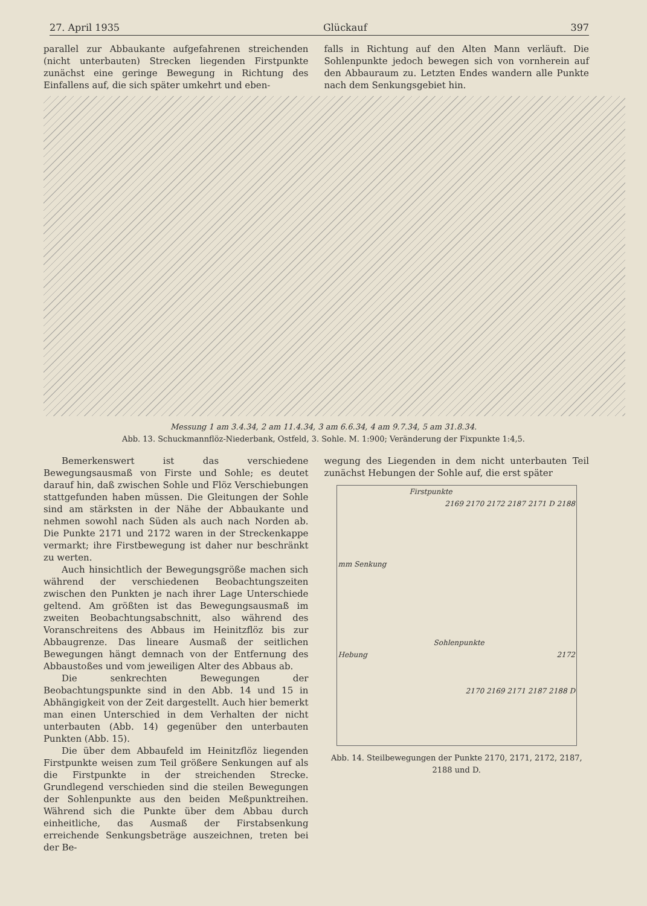27. April 1935 Glückauf 397
parallel zur Abbaukante aufgefahrenen streichenden (nicht unterbauten) Strecken liegenden Firstpunkte zunächst eine geringe Bewegung in Richtung des Einfallens auf, die sich später umkehrt und eben-
falls in Richtung auf den Alten Mann verläuft. Die Sohlenpunkte jedoch bewegen sich von vornherein auf den Abbauraum zu. Letzten Endes wandern alle Punkte nach dem Senkungsgebiet hin.
Messung 1 am 3.4.34, 2 am 11.4.34, 3 am 6.6.34, 4 am 9.7.34, 5 am 31.8.34.
Abb. 13. Schuckmannflöz-Niederbank, Ostfeld, 3. Sohle. M. 1:900; Veränderung der Fixpunkte 1:4,5.
Bemerkenswert ist das verschiedene Bewegungsausmaß von Firste und Sohle; es deutet darauf hin, daß zwischen Sohle und Flöz Verschiebungen stattgefunden haben müssen. Die Gleitungen der Sohle sind am stärksten in der Nähe der Abbaukante und nehmen sowohl nach Süden als auch nach Norden ab. Die Punkte 2171 und 2172 waren in der Streckenkappe vermarkt; ihre Firstbewegung ist daher nur beschränkt zu werten.
Auch hinsichtlich der Bewegungsgröße machen sich während der verschiedenen Beobachtungszeiten zwischen den Punkten je nach ihrer Lage Unterschiede geltend. Am größten ist das Bewegungsausmaß im zweiten Beobachtungsabschnitt, also während des Voranschreitens des Abbaus im Heinitzflöz bis zur Abbaugrenze. Das lineare Ausmaß der seitlichen Bewegungen hängt demnach von der Entfernung des Abbaustoßes und vom jeweiligen Alter des Abbaus ab.
Die senkrechten Bewegungen der Beobachtungspunkte sind in den Abb. 14 und 15 in Abhängigkeit von der Zeit dargestellt. Auch hier bemerkt man einen Unterschied in dem Verhalten der nicht unterbauten (Abb. 14) gegenüber den unterbauten Punkten (Abb. 15).
Die über dem Abbaufeld im Heinitzflöz liegenden Firstpunkte weisen zum Teil größere Senkungen auf als die Firstpunkte in der streichenden Strecke. Grundlegend verschieden sind die steilen Bewegungen der Sohlenpunkte aus den beiden Meßpunktreihen. Während sich die Punkte über dem Abbau durch einheitliche, das Ausmaß der Firstabsenkung erreichende Senkungsbeträge auszeichnen, treten bei der Be-
wegung des Liegenden in dem nicht unterbauten Teil zunächst Hebungen der Sohle auf, die erst später
Firstpunkte
Sohlenpunkte
2169 2170 2172 2187 2171 D 2188
2172
2170 2169 2171 2187 2188 D
mm Senkung
Hebung
Abb. 14. Steilbewegungen der Punkte 2170, 2171, 2172, 2187, 2188 und D.